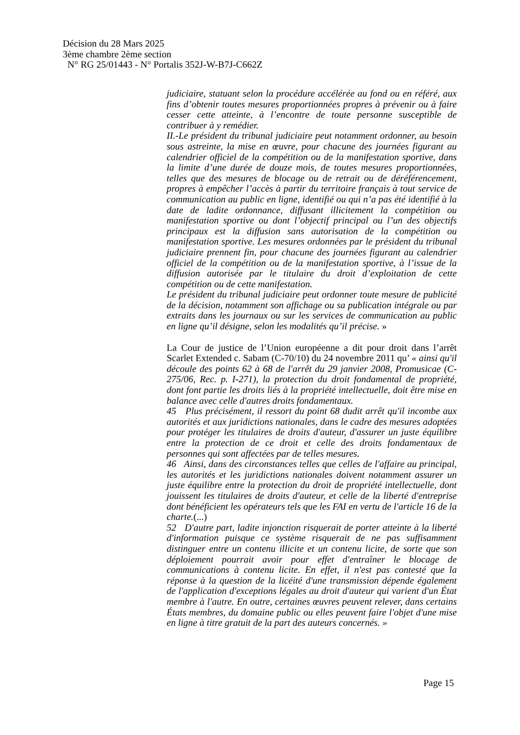Décision du 28 Mars 2025
3ème chambre 2ème section
N° RG 25/01443 - N° Portalis 352J-W-B7J-C662Z
judiciaire, statuant selon la procédure accélérée au fond ou en référé, aux fins d’obtenir toutes mesures proportionnées propres à prévenir ou à faire cesser cette atteinte, à l’encontre de toute personne susceptible de contribuer à y remédier.
II.-Le président du tribunal judiciaire peut notamment ordonner, au besoin sous astreinte, la mise en œuvre, pour chacune des journées figurant au calendrier officiel de la compétition ou de la manifestation sportive, dans la limite d’une durée de douze mois, de toutes mesures proportionnées, telles que des mesures de blocage ou de retrait ou de déréférencement, propres à empêcher l’accès à partir du territoire français à tout service de communication au public en ligne, identifié ou qui n’a pas été identifié à la date de ladite ordonnance, diffusant illicitement la compétition ou manifestation sportive ou dont l’objectif principal ou l’un des objectifs principaux est la diffusion sans autorisation de la compétition ou manifestation sportive. Les mesures ordonnées par le président du tribunal judiciaire prennent fin, pour chacune des journées figurant au calendrier officiel de la compétition ou de la manifestation sportive, à l’issue de la diffusion autorisée par le titulaire du droit d’exploitation de cette compétition ou de cette manifestation.
Le président du tribunal judiciaire peut ordonner toute mesure de publicité de la décision, notamment son affichage ou sa publication intégrale ou par extraits dans les journaux ou sur les services de communication au public en ligne qu’il désigne, selon les modalités qu’il précise. »
La Cour de justice de l’Union européenne a dit pour droit dans l’arrêt Scarlet Extended c. Sabam (C-70/10) du 24 novembre 2011 qu’ « ainsi qu'il découle des points 62 à 68 de l'arrêt du 29 janvier 2008, Promusicae (C-275/06, Rec. p. I-271), la protection du droit fondamental de propriété, dont font partie les droits liés à la propriété intellectuelle, doit être mise en balance avec celle d'autres droits fondamentaux.
45 Plus précisément, il ressort du point 68 dudit arrêt qu'il incombe aux autorités et aux juridictions nationales, dans le cadre des mesures adoptées pour protéger les titulaires de droits d'auteur, d'assurer un juste équilibre entre la protection de ce droit et celle des droits fondamentaux de personnes qui sont affectées par de telles mesures.
46 Ainsi, dans des circonstances telles que celles de l'affaire au principal, les autorités et les juridictions nationales doivent notamment assurer un juste équilibre entre la protection du droit de propriété intellectuelle, dont jouissent les titulaires de droits d'auteur, et celle de la liberté d'entreprise dont bénéficient les opérateurs tels que les FAI en vertu de l'article 16 de la charte.(...)
52 D'autre part, ladite injonction risquerait de porter atteinte à la liberté d'information puisque ce système risquerait de ne pas suffisamment distinguer entre un contenu illicite et un contenu licite, de sorte que son déploiement pourrait avoir pour effet d'entraîner le blocage de communications à contenu licite. En effet, il n'est pas contesté que la réponse à la question de la licéité d'une transmission dépende également de l'application d'exceptions légales au droit d'auteur qui varient d'un État membre à l'autre. En outre, certaines œuvres peuvent relever, dans certains États membres, du domaine public ou elles peuvent faire l'objet d'une mise en ligne à titre gratuit de la part des auteurs concernés. »
Page 15